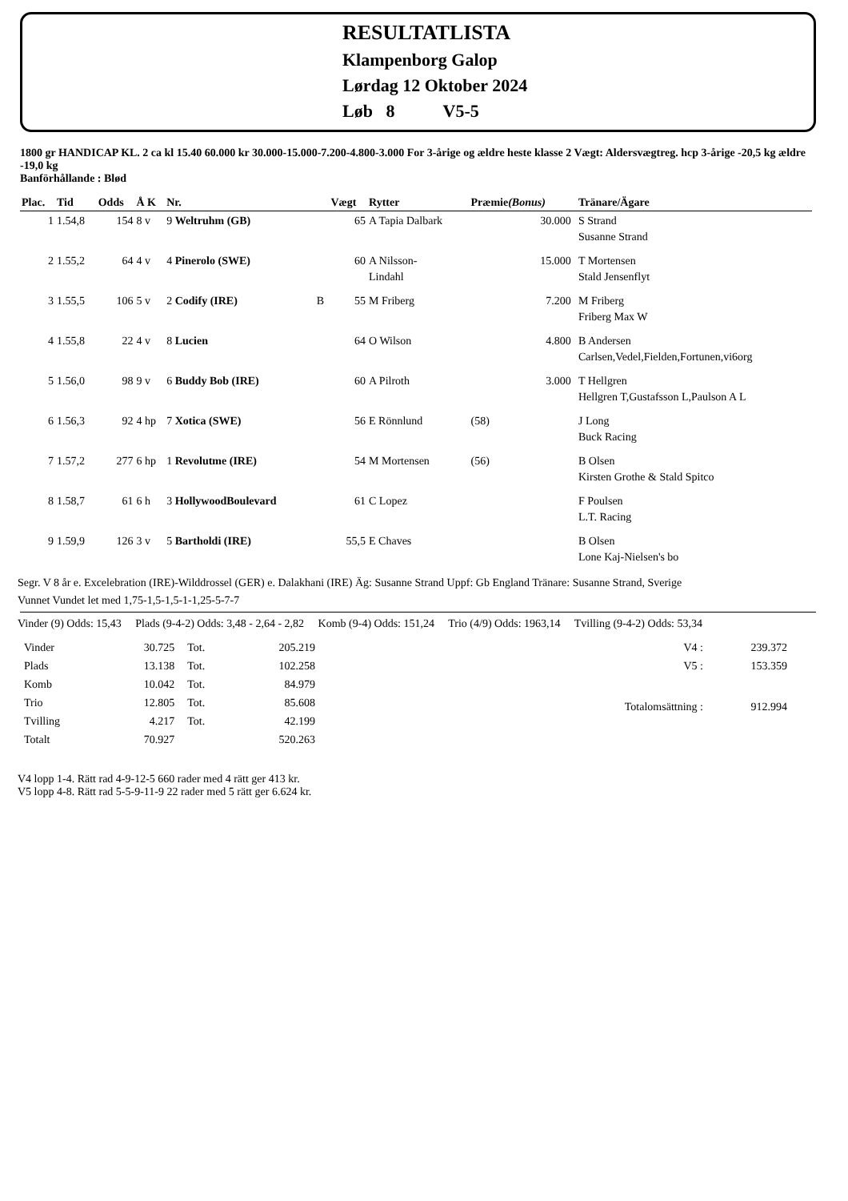RESULTATLISTA
Klampenborg Galop
Lørdag 12 Oktober 2024
Løb 8 V5-5
1800 gr HANDICAP KL. 2 ca kl 15.40 60.000 kr 30.000-15.000-7.200-4.800-3.000 For 3-årige og ældre heste klasse 2 Vægt: Aldersvægtreg. hcp 3-årige -20,5 kg ældre -19,0 kg
Banförhållande : Blød
| Plac. | Tid | Odds | Å K | Nr. | | Vægt | Rytter | Præmie (Bonus) | | Tränare/Ägare |
| --- | --- | --- | --- | --- | --- | --- | --- | --- | --- | --- |
| 1 | 1.54,8 | 154 | 8 v | 9 Weltruhm (GB) | | 65 | A Tapia Dalbark | 30.000 | | S Strand Susanne Strand |
| 2 | 1.55,2 | 64 | 4 v | 4 Pinerolo (SWE) | | 60 | A Nilsson- Lindahl | 15.000 | | T Mortensen Stald Jensenflyt |
| 3 | 1.55,5 | 106 | 5 v | 2 Codify (IRE) | B | 55 | M Friberg | 7.200 | | M Friberg Friberg Max W |
| 4 | 1.55,8 | 22 | 4 v | 8 Lucien | | 64 | O Wilson | 4.800 | | B Andersen Carlsen,Vedel,Fielden,Fortunen,vi6org |
| 5 | 1.56,0 | 98 | 9 v | 6 Buddy Bob (IRE) | | 60 | A Pilroth | 3.000 | | T Hellgren Hellgren T,Gustafsson L,Paulson A L |
| 6 | 1.56,3 | 92 | 4 hp | 7 Xotica (SWE) | | 56 | E Rönnlund | (58) | | J Long Buck Racing |
| 7 | 1.57,2 | 277 | 6 hp | 1 Revolutme (IRE) | | 54 | M Mortensen | (56) | | B Olsen Kirsten Grothe & Stald Spitco |
| 8 | 1.58,7 | 61 | 6 h | 3 HollywoodBoulevard | | 61 | C Lopez | | | F Poulsen L.T. Racing |
| 9 | 1.59,9 | 126 | 3 v | 5 Bartholdi (IRE) | | 55,5 | E Chaves | | | B Olsen Lone Kaj-Nielsen's bo |
Segr. V 8 år e. Excelebration (IRE)-Wilddrossel (GER) e. Dalakhani (IRE) Äg: Susanne Strand Uppf: Gb England Tränare: Susanne Strand, Sverige
Vunnet Vundet let med 1,75-1,5-1,5-1-1,25-5-7-7
Vinder (9) Odds: 15,43 Plads (9-4-2) Odds: 3,48 - 2,64 - 2,82 Komb (9-4) Odds: 151,24 Trio (4/9) Odds: 1963,14 Tvilling (9-4-2) Odds: 53,34
| Vinder | 30.725 | Tot. | 205.219 |
| Plads | 13.138 | Tot. | 102.258 |
| Komb | 10.042 | Tot. | 84.979 |
| Trio | 12.805 | Tot. | 85.608 |
| Tvilling | 4.217 | Tot. | 42.199 |
| Totalt | 70.927 | | 520.263 |
| V4 : | 239.372 |
| V5 : | 153.359 |
| Totalomsättning : | 912.994 |
V4 lopp 1-4. Rätt rad 4-9-12-5 660 rader med 4 rätt ger 413 kr.
V5 lopp 4-8. Rätt rad 5-5-9-11-9 22 rader med 5 rätt ger 6.624 kr.